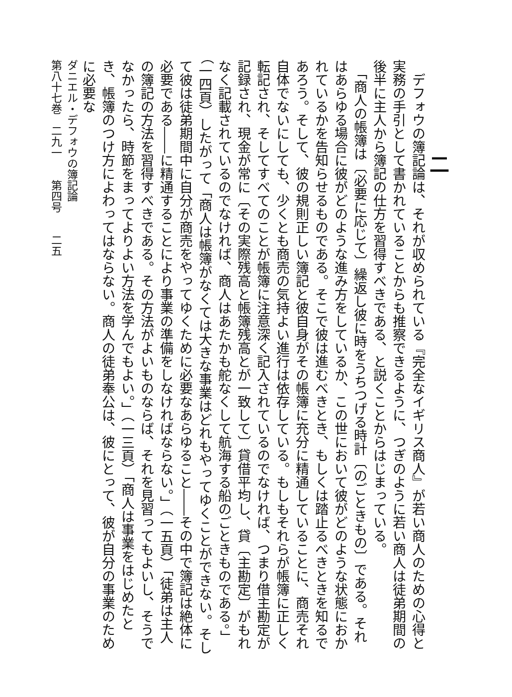二
　デフォウの簿記論は、それが収められている『完全なイギリス商人』が若い商人のための心得と実務の手引として書かれていることからも推察できるように、つぎのように若い商人は徒弟期間の後半に主人から簿記の仕方を習得すべきである、と説くことからはじまっている。
　「商人の帳簿は〔必要に応じて〕繰返し彼に時をうちつげる時計〔のごときもの〕である。それはあらゆる場合に彼がどのような進み方をしているか、この世において彼がどのような状態におかれているかを告知らせるものである。そこで彼は進むべきとき、もしくは踏止るべきときを知るであろう。そして、彼の規則正しい簿記と彼自身がその帳簿に充分に精通していることに、商売それ自体でないにしても、少くとも商売の気持よい進行は依存している。もしもそれらが帳簿に正しく転記され、そしてすべてのことが帳簿に注意深く記入されているのでなければ、つまり借主勘定が記録され、現金が常に〔その実際残高と帳簿残高とが一致して〕貸借平均し、貸〔主勘定〕がもれなく記載されているのでなければ、商人はあたかも舵なくして航海する船のごときものである。」（一四頁）したがって「商人は帳簿がなくては大きな事業はどれもやってゆくことができない。そして彼は徒弟期間中に自分が商売をやってゆくために必要なあらゆること――その中で簿記は絶体に必要である――に精通することにより事業の準備をしなければならない。」（一五頁）「徒弟は主人の簿記の方法を習得すべきである。その方法がよいものならば、それを見習ってもよいし、そうでなかったら、時節をまってよりよい方法を学んでもよい。」（一三頁）「商人は事業をはじめたとき、帳簿のつけ方によわってはならない。商人の徒弟奉公は、彼にとって、彼が自分の事業のために必要な
ダニエル・デフォウの簿記論
第八十七巻　二九一　　第四号　　二五